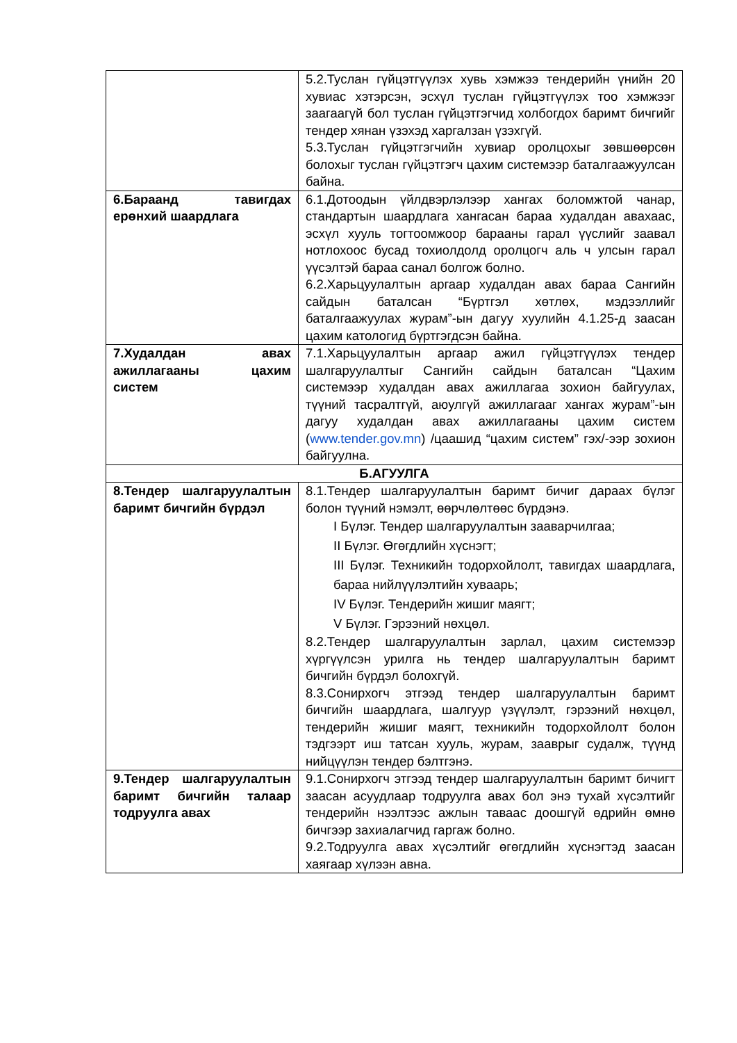| | 5.2.Туслан гүйцэтгүүлэх хувь хэмжээ тендерийн үнийн 20 хувиас хэтэрсэн, эсхүл туслан гүйцэтгүүлэх тоо хэмжээг заагаагүй бол туслан гүйцэтгэгчид холбогдох баримт бичгийг тендер хянан үзэхэд харгалзан үзэхгүй. 5.3.Туслан гүйцэтгэгчийн хувиар оролцохыг зөвшөөрсөн болохыг туслан гүйцэтгэгч цахим системээр баталгаажуулсан байна. |
| 6.Бараанд тавигдах ерөнхий шаардлага | 6.1.Дотоодын үйлдвэрлэлээр хангах боломжтой чанар, стандартын шаардлага хангасан бараа худалдан авахаас, эсхүл хууль тогтоомжоор барааны гарал үүслийг заавал нотлохоос бусад тохиолдолд оролцогч аль ч улсын гарал үүсэлтэй бараа санал болгож болно. 6.2.Харьцуулалтын аргаар худалдан авах бараа Сангийн сайдын баталсан “Бүртгэл хөтлөх, мэдээллийг баталгаажуулах журам”-ын дагуу хуулийн 4.1.25-д заасан цахим катологид бүртгэгдсэн байна. |
| 7.Худалдан авах ажиллагааны цахим систем | 7.1.Харьцуулалтын аргаар ажил гүйцэтгүүлэх тендер шалгаруулалтыг Сангийн сайдын баталсан “Цахим системээр худалдан авах ажиллагаа зохион байгуулах, түүний тасралтгүй, аюулгүй ажиллагааг хангах журам”-ын дагуу худалдан авах ажиллагааны цахим систем ( www.tender.gov.mn ) /цаашид “цахим систем” гэх/-ээр зохион байгуулна. |
| Б.АГУУЛГА | |
| 8.Тендер шалгаруулалтын баримт бичгийн бүрдэл | 8.1.Тендер шалгаруулалтын баримт бичиг дараах бүлэг болон түүний нэмэлт, өөрчлөлтөөс бүрдэнэ. I Бүлэг. Тендер шалгаруулалтын зааварчилгаа; II Бүлэг. Өгөгдлийн хүснэгт; III Бүлэг. Техникийн тодорхойлолт, тавигдах шаардлага, бараа нийлүүлэлтийн хуваарь; IV Бүлэг. Тендерийн жишиг маягт; V Бүлэг. Гэрээний нөхцөл. 8.2.Тендер шалгаруулалтын зарлал, цахим системээр хүргүүлсэн урилга нь тендер шалгаруулалтын баримт бичгийн бүрдэл болохгүй. 8.3.Сонирхогч этгээд тендер шалгаруулалтын баримт бичгийн шаардлага, шалгуур үзүүлэлт, гэрээний нөхцөл, тендерийн жишиг маягт, техникийн тодорхойлолт болон тэдгээрт иш татсан хууль, журам, зааврыг судалж, түүнд нийцүүлэн тендер бэлтгэнэ. |
| 9.Тендер шалгаруулалтын баримт бичгийн талаар тодруулга авах | 9.1.Сонирхогч этгээд тендер шалгаруулалтын баримт бичигт заасан асуудлаар тодруулга авах бол энэ тухай хүсэлтийг тендерийн нээлтээс ажлын таваас доошгүй өдрийн өмнө бичгээр захиалагчид гаргаж болно. 9.2.Тодруулга авах хүсэлтийг өгөгдлийн хүснэгтэд заасан хаягаар хүлээн авна. |